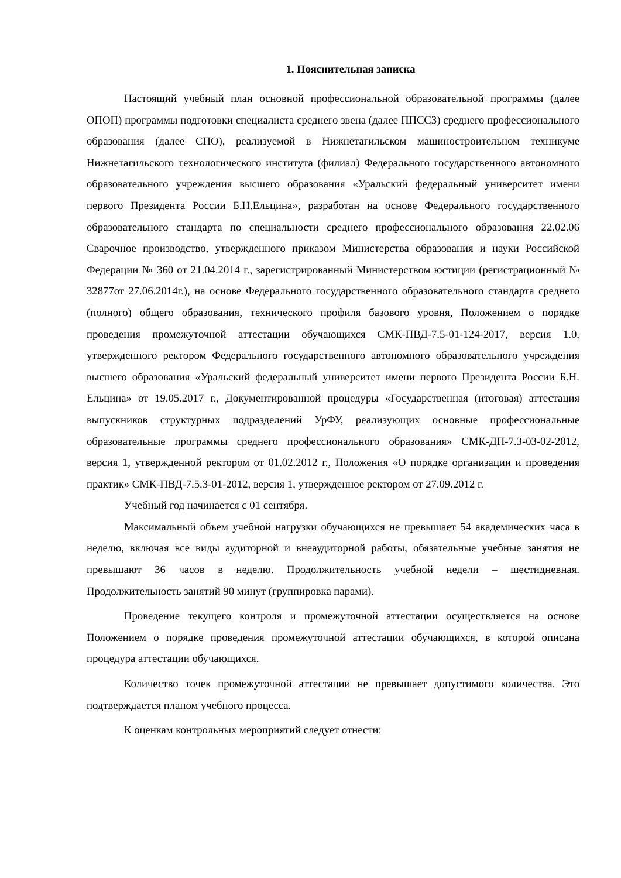1. Пояснительная записка
Настоящий учебный план основной профессиональной образовательной программы (далее ОПОП) программы подготовки специалиста среднего звена (далее ППССЗ) среднего профессионального образования (далее СПО), реализуемой в Нижнетагильском машиностроительном техникуме Нижнетагильского технологического института (филиал) Федерального государственного автономного образовательного учреждения высшего образования «Уральский федеральный университет имени первого Президента России Б.Н.Ельцина», разработан на основе Федерального государственного образовательного стандарта по специальности среднего профессионального образования 22.02.06 Сварочное производство, утвержденного приказом Министерства образования и науки Российской Федерации № 360 от 21.04.2014 г., зарегистрированный Министерством юстиции (регистрационный № 32877от 27.06.2014г.), на основе Федерального государственного образовательного стандарта среднего (полного) общего образования, технического профиля базового уровня, Положением о порядке проведения промежуточной аттестации обучающихся СМК-ПВД-7.5-01-124-2017, версия 1.0, утвержденного ректором Федерального государственного автономного образовательного учреждения высшего образования «Уральский федеральный университет имени первого Президента России Б.Н. Ельцина» от 19.05.2017 г., Документированной процедуры «Государственная (итоговая) аттестация выпускников структурных подразделений УрФУ, реализующих основные профессиональные образовательные программы среднего профессионального образования» СМК-ДП-7.3-03-02-2012, версия 1, утвержденной ректором от 01.02.2012 г., Положения «О порядке организации и проведения практик» СМК-ПВД-7.5.3-01-2012, версия 1, утвержденное ректором от 27.09.2012 г.
Учебный год начинается с 01 сентября.
Максимальный объем учебной нагрузки обучающихся не превышает 54 академических часа в неделю, включая все виды аудиторной и внеаудиторной работы, обязательные учебные занятия не превышают 36 часов в неделю. Продолжительность учебной недели – шестидневная. Продолжительность занятий 90 минут (группировка парами).
Проведение текущего контроля и промежуточной аттестации осуществляется на основе Положением о порядке проведения промежуточной аттестации обучающихся, в которой описана процедура аттестации обучающихся.
Количество точек промежуточной аттестации не превышает допустимого количества. Это подтверждается планом учебного процесса.
К оценкам контрольных мероприятий следует отнести: